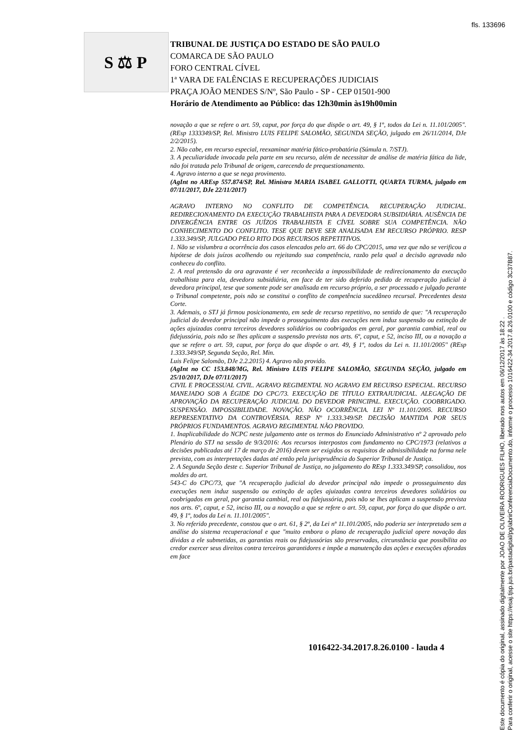fls. 133696
S ⚖ P
TRIBUNAL DE JUSTIÇA DO ESTADO DE SÃO PAULO
COMARCA DE SÃO PAULO
FORO CENTRAL CÍVEL
1ª VARA DE FALÊNCIAS E RECUPERAÇÕES JUDICIAIS
PRAÇA JOÃO MENDES S/Nº, São Paulo - SP - CEP 01501-900
Horário de Atendimento ao Público: das 12h30min às19h00min
novação a que se refere o art. 59, caput, por força do que dispõe o art. 49, § 1º, todos da Lei n. 11.101/2005". (REsp 1333349/SP, Rel. Ministro LUIS FELIPE SALOMÃO, SEGUNDA SEÇÃO, julgado em 26/11/2014, DJe 2/2/2015).
2. Não cabe, em recurso especial, reexaminar matéria fático-probatória (Súmula n. 7/STJ).
3. A peculiaridade invocada pela parte em seu recurso, além de necessitar de análise de matéria fática da lide, não foi tratada pelo Tribunal de origem, carecendo de prequestionamento.
4. Agravo interno a que se nega provimento.
(AgInt no AREsp 557.874/SP, Rel. Ministra MARIA ISABEL GALLOTTI, QUARTA TURMA, julgado em 07/11/2017, DJe 22/11/2017)
AGRAVO INTERNO NO CONFLITO DE COMPETÊNCIA. RECUPERAÇÃO JUDICIAL. REDIRECIONAMENTO DA EXECUÇÃO TRABALHISTA PARA A DEVEDORA SUBSIDIÁRIA. AUSÊNCIA DE DIVERGÊNCIA ENTRE OS JUÍZOS TRABALHISTA E CÍVEL SOBRE SUA COMPETÊNCIA. NÃO CONHECIMENTO DO CONFLITO. TESE QUE DEVE SER ANALISADA EM RECURSO PRÓPRIO. RESP 1.333.349/SP, JULGADO PELO RITO DOS RECURSOS REPETITIVOS.
1. Não se vislumbra a ocorrência dos casos elencados pelo art. 66 do CPC/2015, uma vez que não se verificou a hipótese de dois juízos acolhendo ou rejeitando sua competência, razão pela qual a decisão agravada não conheceu do conflito.
2. A real pretensão da ora agravante é ver reconhecida a impossibilidade de redirecionamento da execução trabalhista para ela, devedora subsidiária, em face de ter sido deferido pedido de recuperação judicial à devedora principal, tese que somente pode ser analisada em recurso próprio, a ser processado e julgado perante o Tribunal competente, pois não se constitui o conflito de competência sucedâneo recursal. Precedentes desta Corte.
3. Ademais, o STJ já firmou posicionamento, em sede de recurso repetitivo, no sentido de que: "A recuperação judicial do devedor principal não impede o prosseguimento das execuções nem induz suspensão ou extinção de ações ajuizadas contra terceiros devedores solidários ou coobrigados em geral, por garantia cambial, real ou fidejussória, pois não se lhes aplicam a suspensão prevista nos arts. 6º, caput, e 52, inciso III, ou a novação a que se refere o art. 59, caput, por força do que dispõe o art. 49, § 1º, todos da Lei n. 11.101/2005" (REsp 1.333.349/SP, Segunda Seção, Rel. Min.
Luis Felipe Salomão, DJe 2.2.2015) 4. Agravo não provido.
(AgInt no CC 153.848/MG, Rel. Ministro LUIS FELIPE SALOMÃO, SEGUNDA SEÇÃO, julgado em 25/10/2017, DJe 07/11/2017)
CIVIL E PROCESSUAL CIVIL. AGRAVO REGIMENTAL NO AGRAVO EM RECURSO ESPECIAL. RECURSO MANEJADO SOB A ÉGIDE DO CPC/73. EXECUÇÃO DE TÍTULO EXTRAJUDICIAL. ALEGAÇÃO DE APROVAÇÃO DA RECUPERAÇÃO JUDICIAL DO DEVEDOR PRINCIPAL. EXECUÇÃO. COOBRIGADO. SUSPENSÃO. IMPOSSIBILIDADE. NOVAÇÃO. NÃO OCORRÊNCIA. LEI Nº 11.101/2005. RECURSO REPRESENTATIVO DA CONTROVÉRSIA. RESP Nº 1.333.349/SP. DECISÃO MANTIDA POR SEUS PRÓPRIOS FUNDAMENTOS. AGRAVO REGIMENTAL NÃO PROVIDO.
1. Inaplicabilidade do NCPC neste julgamento ante os termos do Enunciado Administrativo nº 2 aprovado pelo Plenário do STJ na sessão de 9/3/2016: Aos recursos interpostos com fundamento no CPC/1973 (relativos a decisões publicadas até 17 de março de 2016) devem ser exigidos os requisitos de admissibilidade na forma nele prevista, com as interpretações dadas até então pela jurisprudência do Superior Tribunal de Justiça.
2. A Segunda Seção deste c. Superior Tribunal de Justiça, no julgamento do REsp 1.333.349/SP, consolidou, nos moldes do art.
543-C do CPC/73, que "A recuperação judicial do devedor principal não impede o prosseguimento das execuções nem induz suspensão ou extinção de ações ajuizadas contra terceiros devedores solidários ou coobrigados em geral, por garantia cambial, real ou fidejussória, pois não se lhes aplicam a suspensão prevista nos arts. 6º, caput, e 52, inciso III, ou a novação a que se refere o art. 59, caput, por força do que dispõe o art. 49, § 1º, todos da Lei n. 11.101/2005".
3. No referido precedente, constou que o art. 61, § 2º, da Lei nº 11.101/2005, não poderia ser interpretado sem a análise do sistema recuperacional e que "muito embora o plano de recuperação judicial opere novação das dívidas a ele submetidas, as garantias reais ou fidejussórias são preservadas, circunstância que possibilita ao credor exercer seus direitos contra terceiros garantidores e impõe a manutenção das ações e execuções aforadas em face
1016422-34.2017.8.26.0100 - lauda 4
Este documento é cópia do original, assinado digitalmente por JOAO DE OLIVEIRA RODRIGUES FILHO, liberado nos autos em 06/12/2017 às 18:22 .
Para conferir o original, acesse o site https://esaj.tjsp.jus.br/pastadigital/pg/abrirConferenciaDocumento.do, informe o processo 1016422-34.2017.8.26.0100 e código 3C37B87.